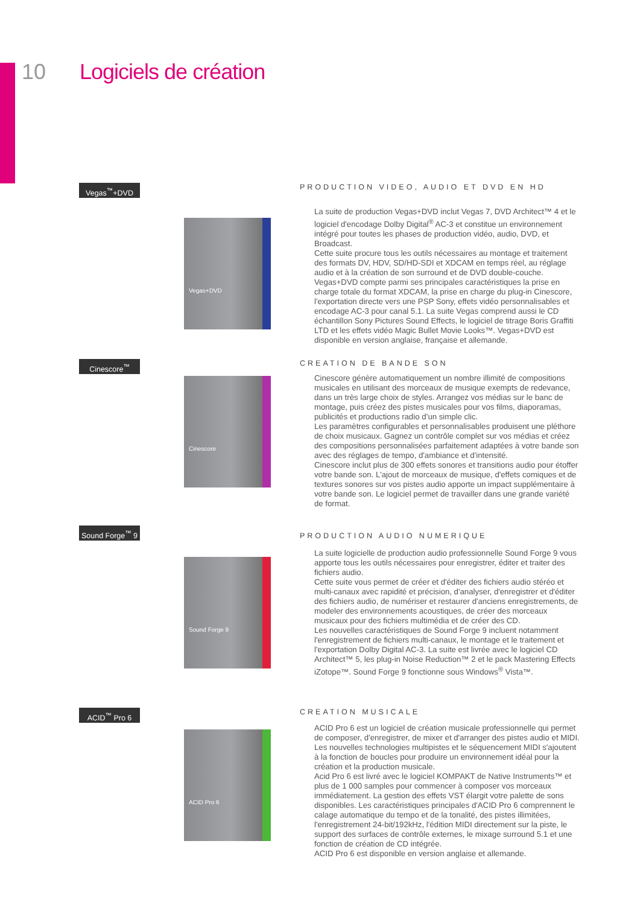10 Logiciels de création
Vegas<sup>™</sup>+DVD
PRODUCTION VIDEO, AUDIO ET DVD EN HD
Vegas+DVD
La suite de production Vegas+DVD inclut Vegas 7, DVD Architect™ 4 et le logiciel d'encodage Dolby Digital<sup>®</sup> AC-3 et constitue un environnement intégré pour toutes les phases de production vidéo, audio, DVD, et Broadcast.
Cette suite procure tous les outils nécessaires au montage et traitement des formats DV, HDV, SD/HD-SDI et XDCAM en temps réel, au réglage audio et à la création de son surround et de DVD double-couche.
Vegas+DVD compte parmi ses principales caractéristiques la prise en charge totale du format XDCAM, la prise en charge du plug-in Cinescore, l'exportation directe vers une PSP Sony, effets vidéo personnalisables et encodage AC-3 pour canal 5.1. La suite Vegas comprend aussi le CD échantillon Sony Pictures Sound Effects, le logiciel de titrage Boris Graffiti LTD et les effets vidéo Magic Bullet Movie Looks™. Vegas+DVD est disponible en version anglaise, française et allemande.
Cinescore<sup>™</sup> CREATION DE BANDE SON
Cinescore
Cinescore génère automatiquement un nombre illimité de compositions musicales en utilisant des morceaux de musique exempts de redevance, dans un très large choix de styles. Arrangez vos médias sur le banc de montage, puis créez des pistes musicales pour vos films, diaporamas, publicités et productions radio d’un simple clic.
Les paramètres configurables et personnalisables produisent une pléthore de choix musicaux. Gagnez un contrôle complet sur vos médias et créez des compositions personnalisées parfaitement adaptées à votre bande son avec des réglages de tempo, d'ambiance et d'intensité.
Cinescore inclut plus de 300 effets sonores et transitions audio pour étoffer votre bande son. L'ajout de morceaux de musique, d'effets comiques et de textures sonores sur vos pistes audio apporte un impact supplémentaire à votre bande son. Le logiciel permet de travailler dans une grande variété de format.
Sound Forge<sup>™</sup> 9
PRODUCTION AUDIO NUMERIQUE
Sound Forge 9
La suite logicielle de production audio professionnelle Sound Forge 9 vous apporte tous les outils nécessaires pour enregistrer, éditer et traiter des fichiers audio.
Cette suite vous permet de créer et d'éditer des fichiers audio stéréo et multi-canaux avec rapidité et précision, d'analyser, d'enregistrer et d'éditer des fichiers audio, de numériser et restaurer d'anciens enregistrements, de modeler des environnements acoustiques, de créer des morceaux musicaux pour des fichiers multimédia et de créer des CD.
Les nouvelles caractéristiques de Sound Forge 9 incluent notamment l'enregistrement de fichiers multi-canaux, le montage et le traitement et l'exportation Dolby Digital AC-3. La suite est livrée avec le logiciel CD Architect™ 5, les plug-in Noise Reduction™ 2 et le pack Mastering Effects iZotope™. Sound Forge 9 fonctionne sous Windows<sup>®</sup> Vista™.
ACID<sup>™</sup> Pro 6 CREATION MUSICALE
ACID Pro 6
ACID Pro 6 est un logiciel de création musicale professionnelle qui permet de composer, d'enregistrer, de mixer et d'arranger des pistes audio et MIDI. Les nouvelles technologies multipistes et le séquencement MIDI s'ajoutent à la fonction de boucles pour produire un environnement idéal pour la création et la production musicale.
Acid Pro 6 est livré avec le logiciel KOMPAKT de Native Instruments™ et plus de 1 000 samples pour commencer à composer vos morceaux immédiatement. La gestion des effets VST élargit votre palette de sons disponibles. Les caractéristiques principales d'ACID Pro 6 comprennent le calage automatique du tempo et de la tonalité, des pistes illimitées, l'enregistrement 24-bit/192kHz, l'édition MIDI directement sur la piste, le support des surfaces de contrôle externes, le mixage surround 5.1 et une fonction de création de CD intégrée.
ACID Pro 6 est disponible en version anglaise et allemande.